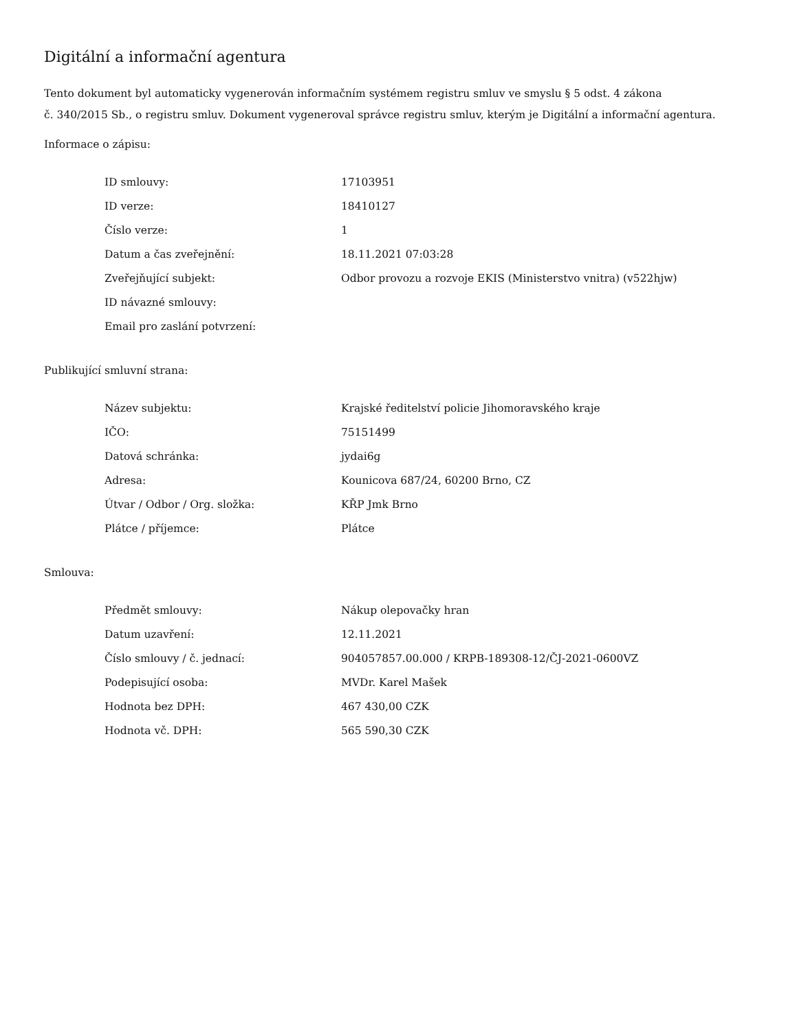Digitální a informační agentura
Tento dokument byl automaticky vygenerován informačním systémem registru smluv ve smyslu § 5 odst. 4 zákona
č. 340/2015 Sb., o registru smluv. Dokument vygeneroval správce registru smluv, kterým je Digitální a informační agentura.
Informace o zápisu:
| ID smlouvy: | 17103951 |
| ID verze: | 18410127 |
| Číslo verze: | 1 |
| Datum a čas zveřejnění: | 18.11.2021 07:03:28 |
| Zveřejňující subjekt: | Odbor provozu a rozvoje EKIS (Ministerstvo vnitra) (v522hjw) |
| ID návazné smlouvy: | |
| Email pro zaslání potvrzení: | |
Publikující smluvní strana:
| Název subjektu: | Krajské ředitelství policie Jihomoravského kraje |
| IČO: | 75151499 |
| Datová schránka: | jydai6g |
| Adresa: | Kounicova 687/24, 60200 Brno, CZ |
| Útvar / Odbor / Org. složka: | KŘP Jmk Brno |
| Plátce / příjemce: | Plátce |
Smlouva:
| Předmět smlouvy: | Nákup olepovačky hran |
| Datum uzavření: | 12.11.2021 |
| Číslo smlouvy / č. jednací: | 904057857.00.000 / KRPB-189308-12/ČJ-2021-0600VZ |
| Podepisující osoba: | MVDr. Karel Mašek |
| Hodnota bez DPH: | 467 430,00 CZK |
| Hodnota vč. DPH: | 565 590,30 CZK |